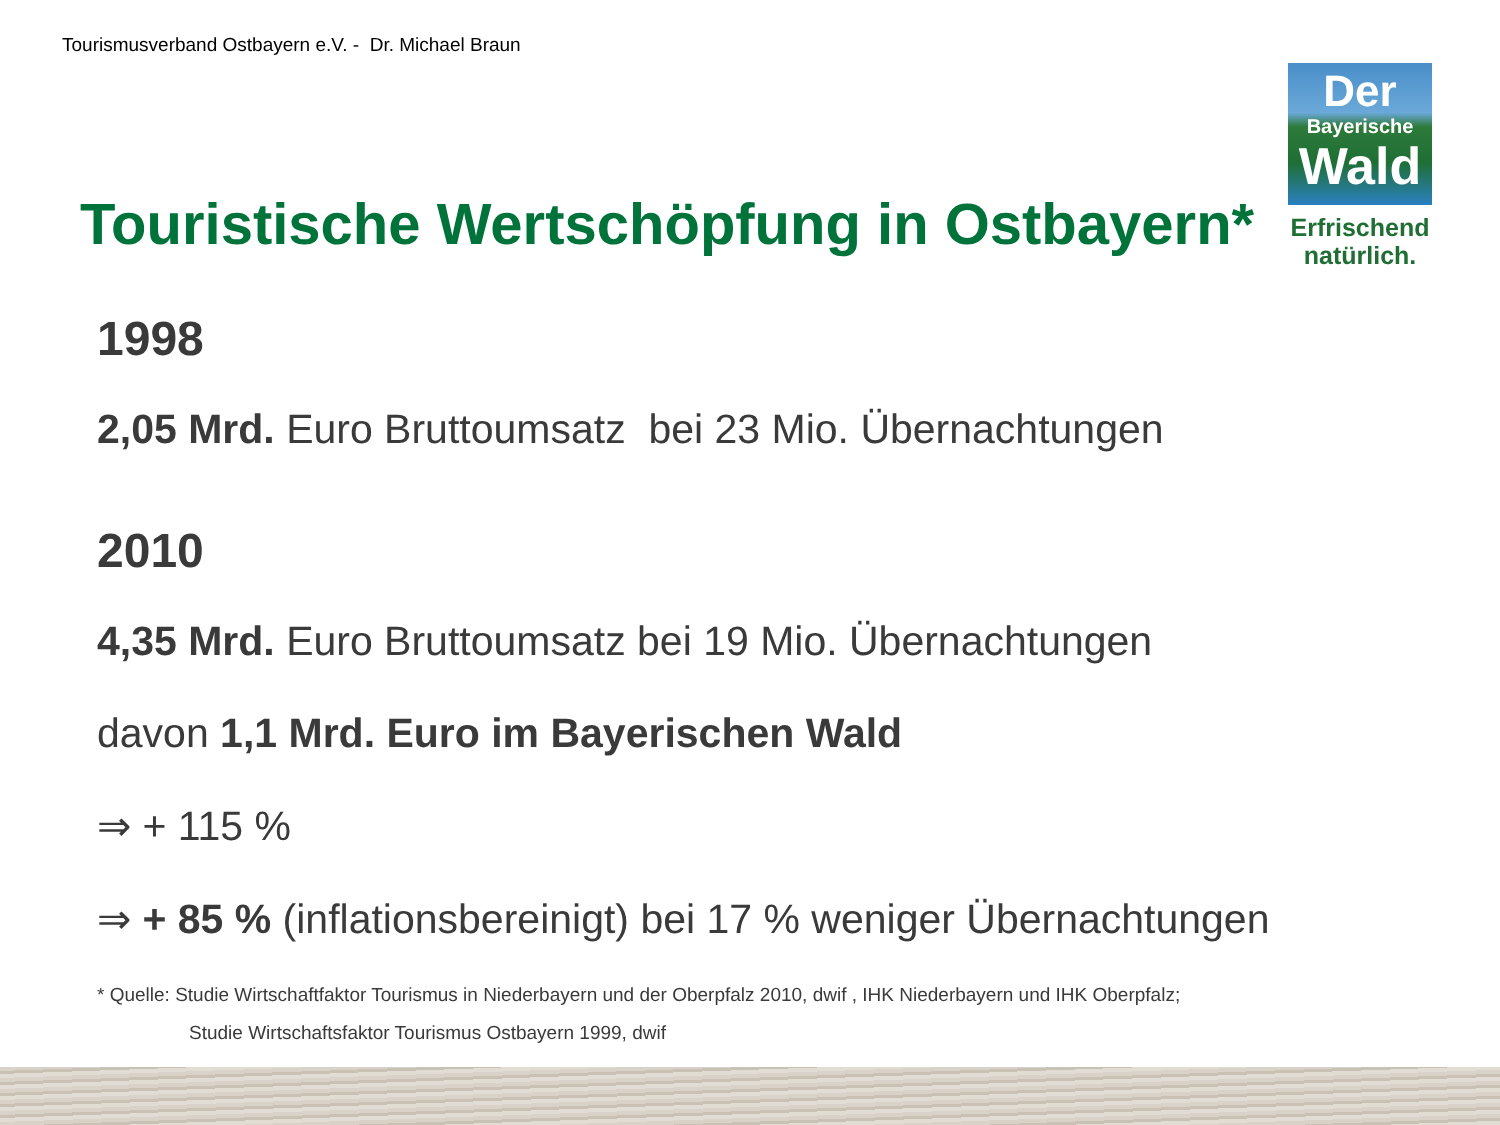Tourismusverband Ostbayern e.V. - Dr. Michael Braun
Der
Bayerische
Wald
Erfrischend
natürlich.
Touristische Wertschöpfung in Ostbayern*
1998
2,05 Mrd. Euro Bruttoumsatz bei 23 Mio. Übernachtungen
2010
4,35 Mrd. Euro Bruttoumsatz bei 19 Mio. Übernachtungen
davon 1,1 Mrd. Euro im Bayerischen Wald
⇒ + 115 %
⇒ + 85 % (inflationsbereinigt) bei 17 % weniger Übernachtungen
* Quelle: Studie Wirtschaftfaktor Tourismus in Niederbayern und der Oberpfalz 2010, dwif , IHK Niederbayern und IHK Oberpfalz;
Studie Wirtschaftsfaktor Tourismus Ostbayern 1999, dwif